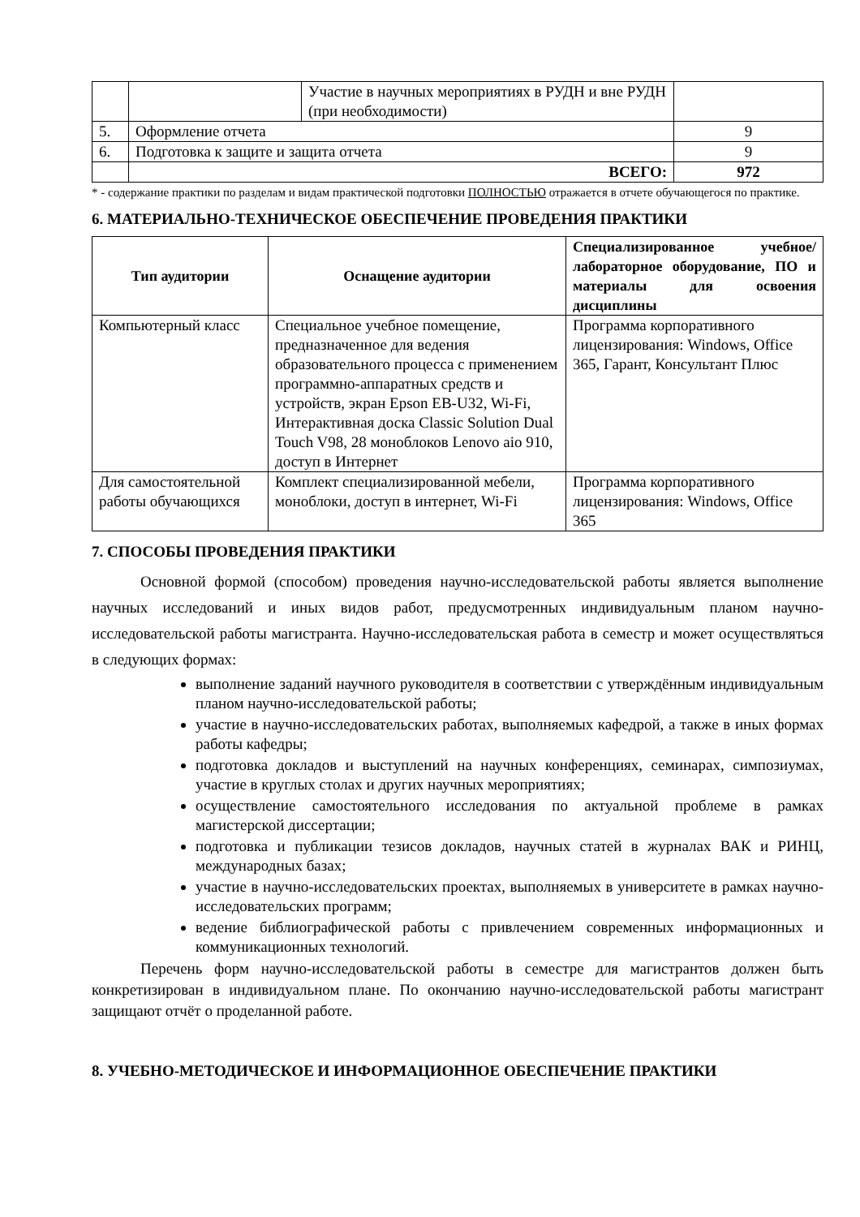| | | Участие в научных мероприятиях в РУДН и вне РУДН (при необходимости) | |
| 5. | Оформление отчета | | 9 |
| 6. | Подготовка к защите и защита отчета | | 9 |
| | ВСЕГО: | | 972 |
* - содержание практики по разделам и видам практической подготовки ПОЛНОСТЬЮ отражается в отчете обучающегося по практике.
6. МАТЕРИАЛЬНО-ТЕХНИЧЕСКОЕ ОБЕСПЕЧЕНИЕ ПРОВЕДЕНИЯ ПРАКТИКИ
| Тип аудитории | Оснащение аудитории | Специализированное учебное/лабораторное оборудование, ПО и материалы для освоения дисциплины |
| --- | --- | --- |
| Компьютерный класс | Специальное учебное помещение, предназначенное для ведения образовательного процесса с применением программно-аппаратных средств и устройств, экран Epson EB-U32, Wi-Fi, Интерактивная доска Classic Solution Dual Touch V98, 28 моноблоков Lenovo aio 910, доступ в Интернет | Программа корпоративного лицензирования: Windows, Office 365, Гарант, Консультант Плюс |
| Для самостоятельной работы обучающихся | Комплект специализированной мебели, моноблоки, доступ в интернет, Wi-Fi | Программа корпоративного лицензирования: Windows, Office 365 |
7. СПОСОБЫ ПРОВЕДЕНИЯ ПРАКТИКИ
Основной формой (способом) проведения научно-исследовательской работы является выполнение научных исследований и иных видов работ, предусмотренных индивидуальным планом научно-исследовательской работы магистранта. Научно-исследовательская работа в семестр и может осуществляться в следующих формах:
выполнение заданий научного руководителя в соответствии с утверждённым индивидуальным планом научно-исследовательской работы;
участие в научно-исследовательских работах, выполняемых кафедрой, а также в иных формах работы кафедры;
подготовка докладов и выступлений на научных конференциях, семинарах, симпозиумах, участие в круглых столах и других научных мероприятиях;
осуществление самостоятельного исследования по актуальной проблеме в рамках магистерской диссертации;
подготовка и публикации тезисов докладов, научных статей в журналах ВАК и РИНЦ, международных базах;
участие в научно-исследовательских проектах, выполняемых в университете в рамках научно-исследовательских программ;
ведение библиографической работы с привлечением современных информационных и коммуникационных технологий.
Перечень форм научно-исследовательской работы в семестре для магистрантов должен быть конкретизирован в индивидуальном плане. По окончанию научно-исследовательской работы магистрант защищают отчёт о проделанной работе.
8. УЧЕБНО-МЕТОДИЧЕСКОЕ И ИНФОРМАЦИОННОЕ ОБЕСПЕЧЕНИЕ ПРАКТИКИ